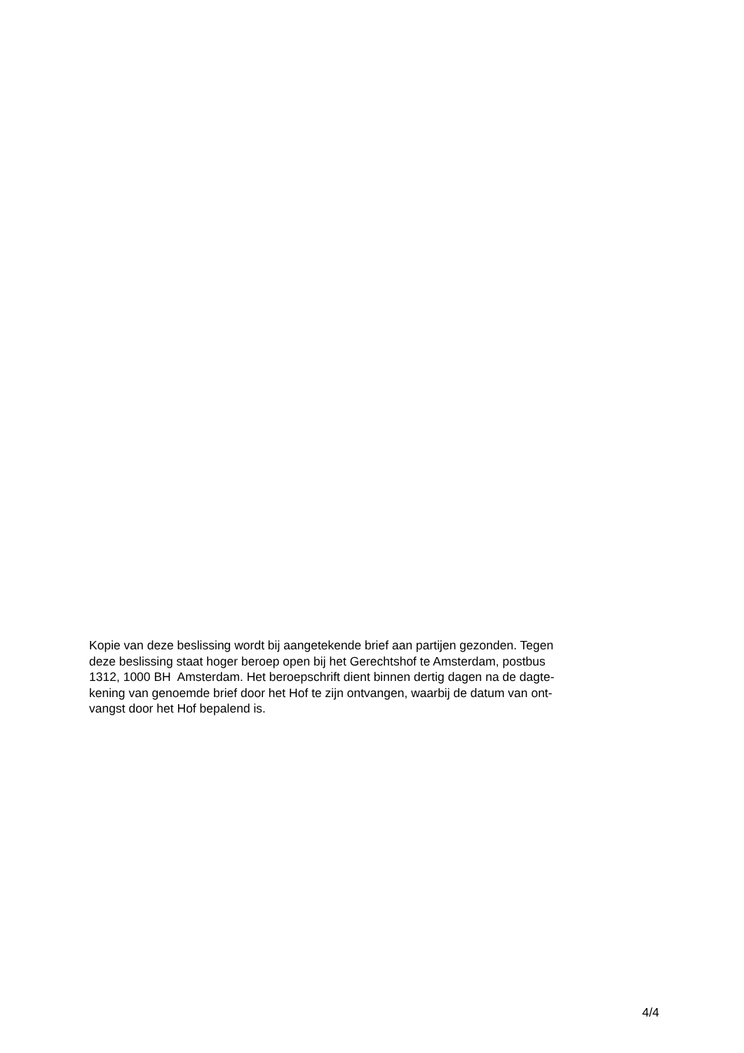Kopie van deze beslissing wordt bij aangetekende brief aan partijen gezonden. Tegen
deze beslissing staat hoger beroep open bij het Gerechtshof te Amsterdam, postbus
1312, 1000 BH Amsterdam. Het beroepschrift dient binnen dertig dagen na de dagte-
kening van genoemde brief door het Hof te zijn ontvangen, waarbij de datum van ont-
vangst door het Hof bepalend is.
4/4